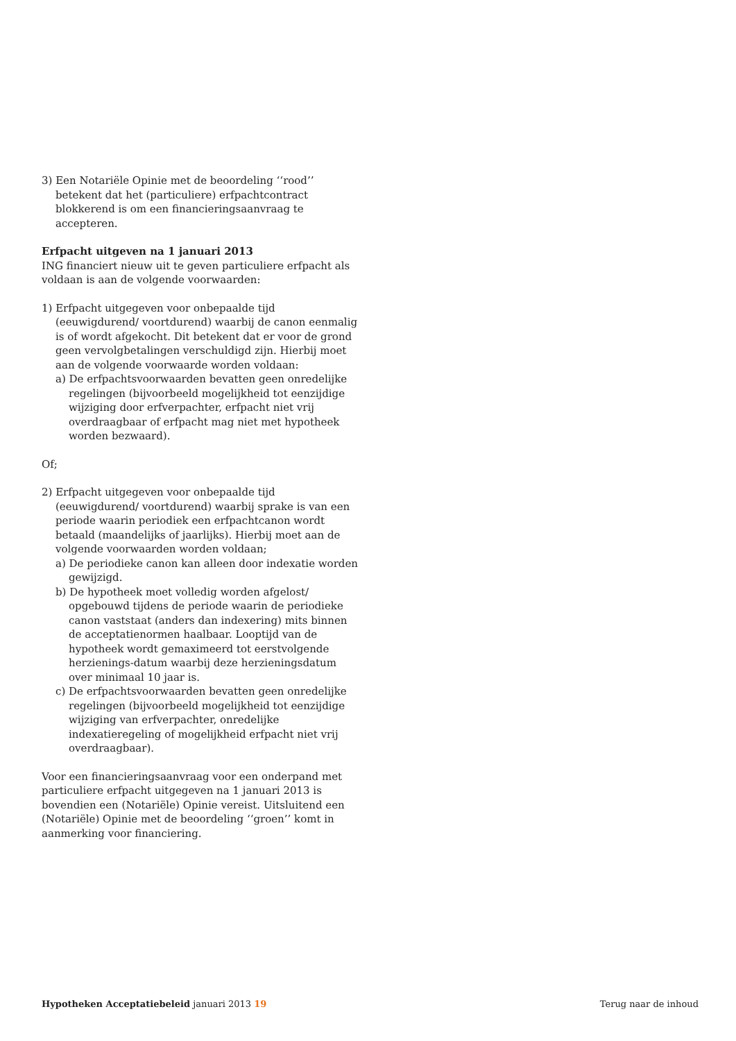3) Een Notariële Opinie met de beoordeling ‘‘rood’’ betekent dat het (particuliere) erfpachtcontract blokkerend is om een financieringsaanvraag te accepteren.
Erfpacht uitgeven na 1 januari 2013
ING financiert nieuw uit te geven particuliere erfpacht als voldaan is aan de volgende voorwaarden:
1) Erfpacht uitgegeven voor onbepaalde tijd (eeuwigdurend/ voortdurend) waarbij de canon eenmalig is of wordt afgekocht. Dit betekent dat er voor de grond geen vervolgbetalingen verschuldigd zijn. Hierbij moet aan de volgende voorwaarde worden voldaan:
a) De erfpachtsvoorwaarden bevatten geen onredelijke regelingen (bijvoorbeeld mogelijkheid tot eenzijdige wijziging door erfverpachter, erfpacht niet vrij overdraagbaar of erfpacht mag niet met hypotheek worden bezwaard).
Of;
2) Erfpacht uitgegeven voor onbepaalde tijd (eeuwigdurend/ voortdurend) waarbij sprake is van een periode waarin periodiek een erfpachtcanon wordt betaald (maandelijks of jaarlijks). Hierbij moet aan de volgende voorwaarden worden voldaan;
a) De periodieke canon kan alleen door indexatie worden gewijzigd.
b) De hypotheek moet volledig worden afgelost/ opgebouwd tijdens de periode waarin de periodieke canon vaststaat (anders dan indexering) mits binnen de acceptatienormen haalbaar. Looptijd van de hypotheek wordt gemaximeerd tot eerstvolgende herzienings-datum waarbij deze herzieningsdatum over minimaal 10 jaar is.
c) De erfpachtsvoorwaarden bevatten geen onredelijke regelingen (bijvoorbeeld mogelijkheid tot eenzijdige wijziging van erfverpachter, onredelijke indexatieregeling of mogelijkheid erfpacht niet vrij overdraagbaar).
Voor een financieringsaanvraag voor een onderpand met particuliere erfpacht uitgegeven na 1 januari 2013 is bovendien een (Notariële) Opinie vereist. Uitsluitend een (Notariële) Opinie met de beoordeling ‘‘groen’’ komt in aanmerking voor financiering.
Hypotheken Acceptatiebeleid januari 2013 19 Terug naar de inhoud